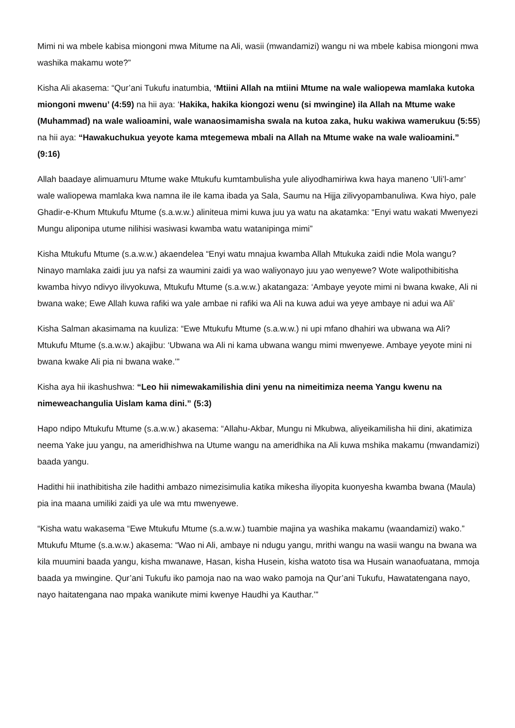Mimi ni wa mbele kabisa miongoni mwa Mitume na Ali, wasii (mwandamizi) wangu ni wa mbele kabisa miongoni mwa washika makamu wote?”
Kisha Ali akasema: “Qur’ani Tukufu inatumbia, ‘Mtiini Allah na mtiini Mtume na wale waliopewa mamlaka kutoka miongoni mwenu’ (4:59) na hii aya: ‘Hakika, hakika kiongozi wenu (si mwingine) ila Allah na Mtume wake (Muhammad) na wale walioamini, wale wanaosimamisha swala na kutoa zaka, huku wakiwa wamerukuu (5:55) na hii aya: “Hawakuchukua yeyote kama mtegemewa mbali na Allah na Mtume wake na wale walioamini.” (9:16)
Allah baadaye alimuamuru Mtume wake Mtukufu kumtambulisha yule aliyodhamiriwa kwa haya maneno ‘Uli’l-amr’ wale waliopewa mamlaka kwa namna ile ile kama ibada ya Sala, Saumu na Hijja zilivyopambanuliwa. Kwa hiyo, pale Ghadir-e-Khum Mtukufu Mtume (s.a.w.w.) aliniteua mimi kuwa juu ya watu na akatamka: “Enyi watu wakati Mwenyezi Mungu aliponipa utume nilihisi wasiwasi kwamba watu watanipinga mimi”
Kisha Mtukufu Mtume (s.a.w.w.) akaendelea “Enyi watu mnajua kwamba Allah Mtukuka zaidi ndie Mola wangu? Ninayo mamlaka zaidi juu ya nafsi za waumini zaidi ya wao waliyonayo juu yao wenyewe? Wote walipothibitisha kwamba hivyo ndivyo ilivyokuwa, Mtukufu Mtume (s.a.w.w.) akatangaza: ‘Ambaye yeyote mimi ni bwana kwake, Ali ni bwana wake; Ewe Allah kuwa rafiki wa yale ambae ni rafiki wa Ali na kuwa adui wa yeye ambaye ni adui wa Ali’
Kisha Salman akasimama na kuuliza: “Ewe Mtukufu Mtume (s.a.w.w.) ni upi mfano dhahiri wa ubwana wa Ali? Mtukufu Mtume (s.a.w.w.) akajibu: ‘Ubwana wa Ali ni kama ubwana wangu mimi mwenyewe. Ambaye yeyote mini ni bwana kwake Ali pia ni bwana wake.’”
Kisha aya hii ikashushwa: “Leo hii nimewakamilishia dini yenu na nimeitimiza neema Yangu kwenu na nimeweachangulia Uislam kama dini.” (5:3)
Hapo ndipo Mtukufu Mtume (s.a.w.w.) akasema: “Allahu-Akbar, Mungu ni Mkubwa, aliyeikamilisha hii dini, akatimiza neema Yake juu yangu, na ameridhishwa na Utume wangu na ameridhika na Ali kuwa mshika makamu (mwandamizi) baada yangu.
Hadithi hii inathibitisha zile hadithi ambazo nimezisimulia katika mikesha iliyopita kuonyesha kwamba bwana (Maula) pia ina maana umiliki zaidi ya ule wa mtu mwenyewe.
“Kisha watu wakasema “Ewe Mtukufu Mtume (s.a.w.w.) tuambie majina ya washika makamu (waandamizi) wako.” Mtukufu Mtume (s.a.w.w.) akasema: “Wao ni Ali, ambaye ni ndugu yangu, mrithi wangu na wasii wangu na bwana wa kila muumini baada yangu, kisha mwanawe, Hasan, kisha Husein, kisha watoto tisa wa Husain wanaofuatana, mmoja baada ya mwingine. Qur’ani Tukufu iko pamoja nao na wao wako pamoja na Qur’ani Tukufu, Hawatatengana nayo, nayo haitatengana nao mpaka wanikute mimi kwenye Haudhi ya Kauthar.’”